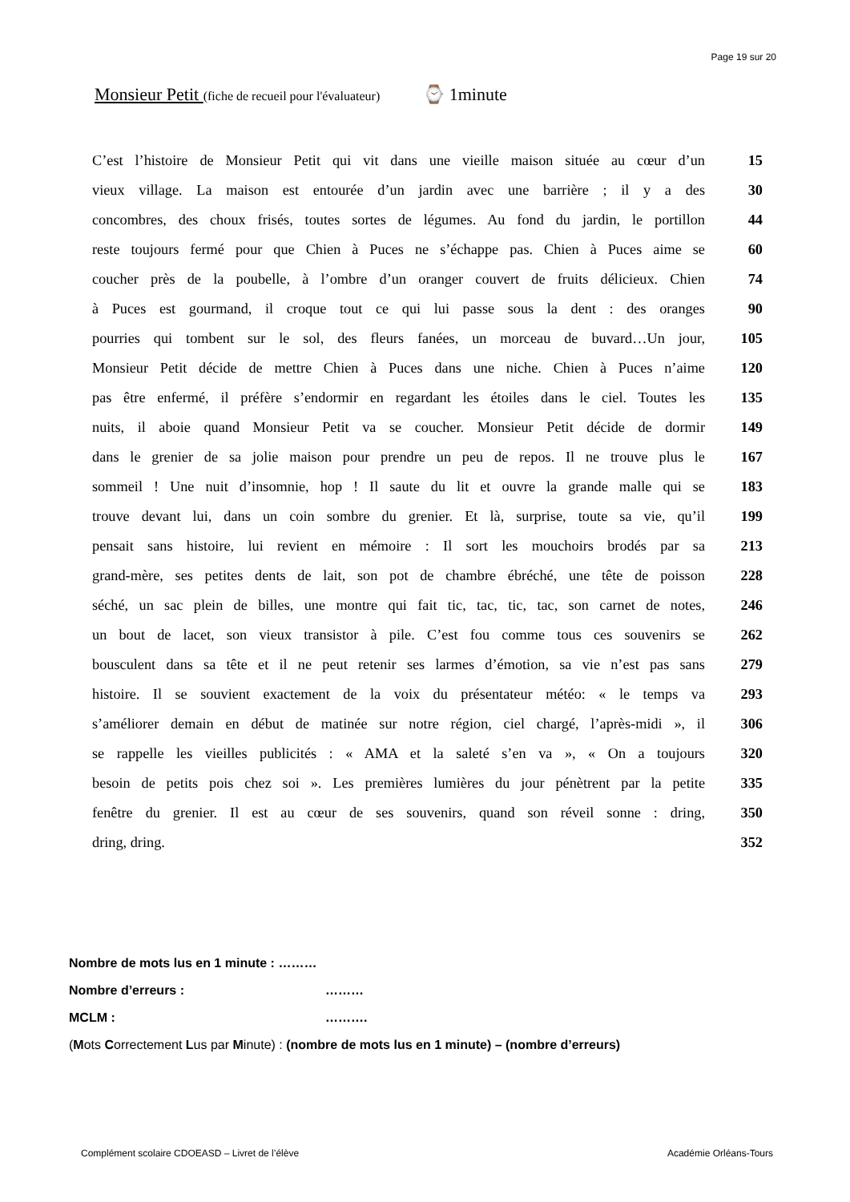Page 19 sur 20
Monsieur Petit (fiche de recueil pour l'évaluateur) ⌚ 1minute
| C’est l’histoire de Monsieur Petit qui vit dans une vieille maison située au cœur d’un | 15 |
| vieux village. La maison est entourée d’un jardin avec une barrière ; il y a des | 30 |
| concombres, des choux frisés, toutes sortes de légumes. Au fond du jardin, le portillon | 44 |
| reste toujours fermé pour que Chien à Puces ne s’échappe pas. Chien à Puces aime se | 60 |
| coucher près de la poubelle, à l’ombre d’un oranger couvert de fruits délicieux. Chien | 74 |
| à Puces est gourmand, il croque tout ce qui lui passe sous la dent : des oranges | 90 |
| pourries qui tombent sur le sol, des fleurs fanées, un morceau de buvard…Un jour, | 105 |
| Monsieur Petit décide de mettre Chien à Puces dans une niche. Chien à Puces n’aime | 120 |
| pas être enfermé, il préfère s’endormir en regardant les étoiles dans le ciel. Toutes les | 135 |
| nuits, il aboie quand Monsieur Petit va se coucher. Monsieur Petit décide de dormir | 149 |
| dans le grenier de sa jolie maison pour prendre un peu de repos. Il ne trouve plus le | 167 |
| sommeil ! Une nuit d’insomnie, hop ! Il saute du lit et ouvre la grande malle qui se | 183 |
| trouve devant lui, dans un coin sombre du grenier. Et là, surprise, toute sa vie, qu’il | 199 |
| pensait sans histoire, lui revient en mémoire : Il sort les mouchoirs brodés par sa | 213 |
| grand-mère, ses petites dents de lait, son pot de chambre ébréché, une tête de poisson | 228 |
| séché, un sac plein de billes, une montre qui fait tic, tac, tic, tac, son carnet de notes, | 246 |
| un bout de lacet, son vieux transistor à pile. C’est fou comme tous ces souvenirs se | 262 |
| bousculent dans sa tête et il ne peut retenir ses larmes d’émotion, sa vie n’est pas sans | 279 |
| histoire. Il se souvient exactement de la voix du présentateur météo: « le temps va | 293 |
| s’améliorer demain en début de matinée sur notre région, ciel chargé, l’après-midi », il | 306 |
| se rappelle les vieilles publicités : « AMA et la saleté s’en va », « On a toujours | 320 |
| besoin de petits pois chez soi ». Les premières lumières du jour pénètrent par la petite | 335 |
| fenêtre du grenier. Il est au cœur de ses souvenirs, quand son réveil sonne : dring, | 350 |
| dring, dring. | 352 |
Nombre de mots lus en 1 minute : ………
Nombre d’erreurs : ………
MCLM : ……….
(Mots Correctement Lus par Minute) : (nombre de mots lus en 1 minute) – (nombre d’erreurs)
Complément scolaire CDOEASD – Livret de l’élève Académie Orléans-Tours